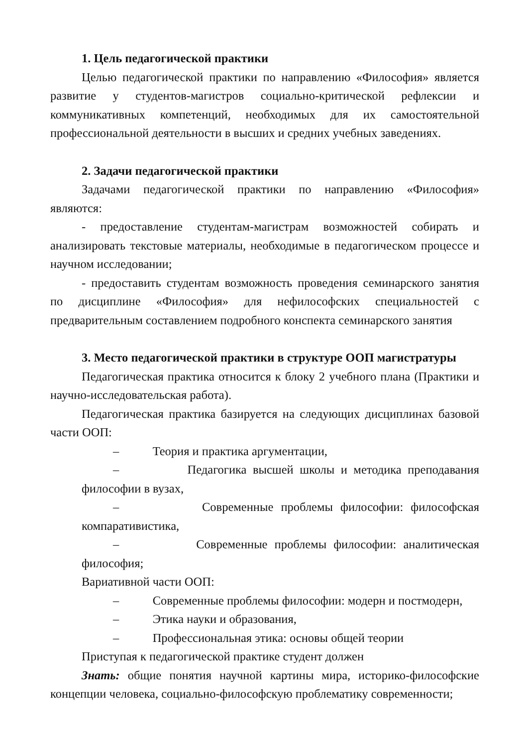1. Цель педагогической практики
Целью педагогической практики по направлению «Философия» является развитие у студентов-магистров социально-критической рефлексии и коммуникативных компетенций, необходимых для их самостоятельной профессиональной деятельности в высших и средних учебных заведениях.
2. Задачи педагогической практики
Задачами педагогической практики по направлению «Философия» являются:
- предоставление студентам-магистрам возможностей собирать и анализировать текстовые материалы, необходимые в педагогическом процессе и научном исследовании;
- предоставить студентам возможность проведения семинарского занятия по дисциплине «Философия» для нефилософских специальностей с предварительным составлением подробного конспекта семинарского занятия
3. Место педагогической практики в структуре ООП магистратуры
Педагогическая практика относится к блоку 2 учебного плана (Практики и научно-исследовательская работа).
Педагогическая практика базируется на следующих дисциплинах базовой части ООП:
– Теория и практика аргументации,
– Педагогика высшей школы и методика преподавания философии в вузах,
– Современные проблемы философии: философская компаративистика,
– Современные проблемы философии: аналитическая философия;
Вариативной части ООП:
– Современные проблемы философии: модерн и постмодерн,
– Этика науки и образования,
– Профессиональная этика: основы общей теории
Приступая к педагогической практике студент должен
Знать: общие понятия научной картины мира, историко-философские концепции человека, социально-философскую проблематику современности;